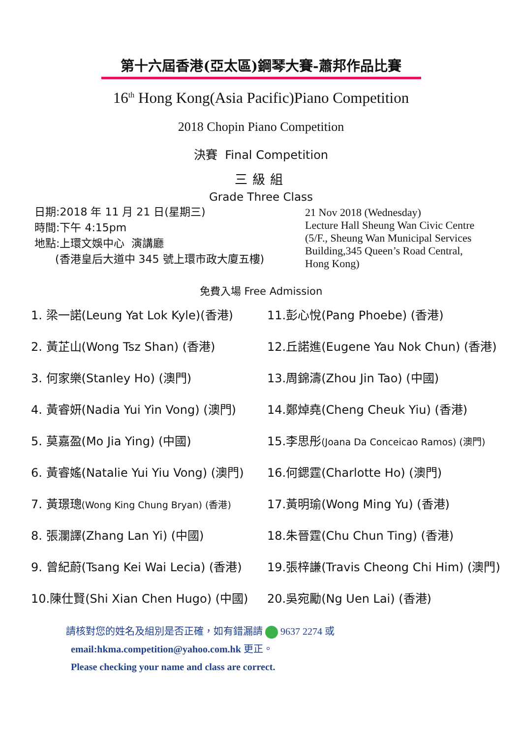第十六屆香港(亞太區)鋼琴大賽-蕭邦作品比賽
16<sup>th</sup> Hong Kong(Asia Pacific)Piano Competition
2018 Chopin Piano Competition
決賽 Final Competition
三級組
Grade Three Class
日期:2018 年 11 月 21 日(星期三)
時間:下午 4:15pm
地點:上環文娛中心 演講廳
(香港皇后大道中 345 號上環市政大廈五樓)
21 Nov 2018 (Wednesday)
Lecture Hall Sheung Wan Civic Centre
(5/F., Sheung Wan Municipal Services
Building,345 Queen’s Road Central,
Hong Kong)
免費入場 Free Admission
1. 梁一諾(Leung Yat Lok Kyle)(香港)
2. 黃芷山(Wong Tsz Shan) (香港)
3. 何家樂(Stanley Ho) (澳門)
4. 黃睿妍(Nadia Yui Yin Vong) (澳門)
5. 莫嘉盈(Mo Jia Ying) (中國)
6. 黃睿媱(Natalie Yui Yiu Vong) (澳門)
7. 黃璟璁(Wong King Chung Bryan) (香港)
8. 張瀾譯(Zhang Lan Yi) (中國)
9. 曾紀蔚(Tsang Kei Wai Lecia) (香港)
10.陳仕賢(Shi Xian Chen Hugo) (中國)
11.彭心悅(Pang Phoebe) (香港)
12.丘諾進(Eugene Yau Nok Chun) (香港)
13.周錦濤(Zhou Jin Tao) (中國)
14.鄭焯堯(Cheng Cheuk Yiu) (香港)
15.李思彤(Joana Da Conceicao Ramos) (澳門)
16.何鍶霆(Charlotte Ho) (澳門)
17.黃明瑜(Wong Ming Yu) (香港)
18.朱晉霆(Chu Chun Ting) (香港)
19.張梓謙(Travis Cheong Chi Him) (澳門)
20.吳宛勵(Ng Uen Lai) (香港)
請核對您的姓名及組別是否正確，如有錯漏請 9637 2274 或
email:hkma.competition@yahoo.com.hk 更正。
Please checking your name and class are correct.